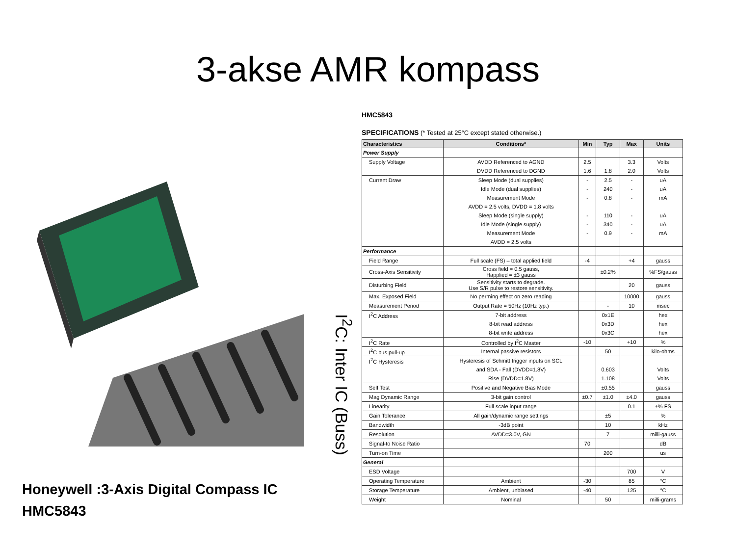3-akse AMR kompass
Honeywell :3-Axis Digital Compass IC
HMC5843
I<sup>2</sup>C: Inter IC (Buss)
HMC5843
SPECIFICATIONS (* Tested at 25°C except stated otherwise.)
| Characteristics | Conditions* | Min | Typ | Max | Units |
| --- | --- | --- | --- | --- | --- |
| Power Supply | | | | | |
| Supply Voltage | AVDD Referenced to AGND | 2.5 | | 3.3 | Volts |
| | DVDD Referenced to DGND | 1.6 | 1.8 | 2.0 | Volts |
| Current Draw | Sleep Mode (dual supplies) | - | 2.5 | - | uA |
| | Idle Mode (dual supplies) | - | 240 | - | uA |
| | Measurement Mode | - | 0.8 | - | mA |
| | AVDD = 2.5 volts, DVDD = 1.8 volts | | | | |
| | Sleep Mode (single supply) | - | 110 | - | uA |
| | Idle Mode (single supply) | - | 340 | - | uA |
| | Measurement Mode | - | 0.9 | - | mA |
| | AVDD = 2.5 volts | | | | |
| Performance | | | | | |
| Field Range | Full scale (FS) – total applied field | -4 | | +4 | gauss |
| Cross-Axis Sensitivity | Cross field = 0.5 gauss, Happlied = ±3 gauss | | ±0.2% | | %FS/gauss |
| Disturbing Field | Sensitivity starts to degrade. Use S/R pulse to restore sensitivity. | | | 20 | gauss |
| Max. Exposed Field | No perming effect on zero reading | | | 10000 | gauss |
| Measurement Period | Output Rate = 50Hz (10Hz typ.) | | - | 10 | msec |
| I<sup>2</sup>C Address | 7-bit address | | 0x1E | | hex |
| | 8-bit read address | | 0x3D | | hex |
| | 8-bit write address | | 0x3C | | hex |
| I<sup>2</sup>C Rate | Controlled by I<sup>2</sup>C Master | -10 | | +10 | % |
| I<sup>2</sup>C bus pull-up | Internal passive resistors | | 50 | | kilo-ohms |
| I<sup>2</sup>C Hysteresis | Hysteresis of Schmitt trigger inputs on SCL | | | | |
| | and SDA - Fall (DVDD=1.8V) | | 0.603 | | Volts |
| | Rise (DVDD=1.8V) | | 1.108 | | Volts |
| Self Test | Positive and Negative Bias Mode | | ±0.55 | | gauss |
| Mag Dynamic Range | 3-bit gain control | ±0.7 | ±1.0 | ±4.0 | gauss |
| Linearity | Full scale input range | | | 0.1 | ±% FS |
| Gain Tolerance | All gain/dynamic range settings | | ±5 | | % |
| Bandwidth | -3dB point | | 10 | | kHz |
| Resolution | AVDD=3.0V, GN | | 7 | | milli-gauss |
| Signal-to Noise Ratio | | 70 | | | dB |
| Turn-on Time | | | 200 | | us |
| General | | | | | |
| ESD Voltage | | | | 700 | V |
| Operating Temperature | Ambient | -30 | | 85 | °C |
| Storage Temperature | Ambient, unbiased | -40 | | 125 | °C |
| Weight | Nominal | | 50 | | milli-grams |